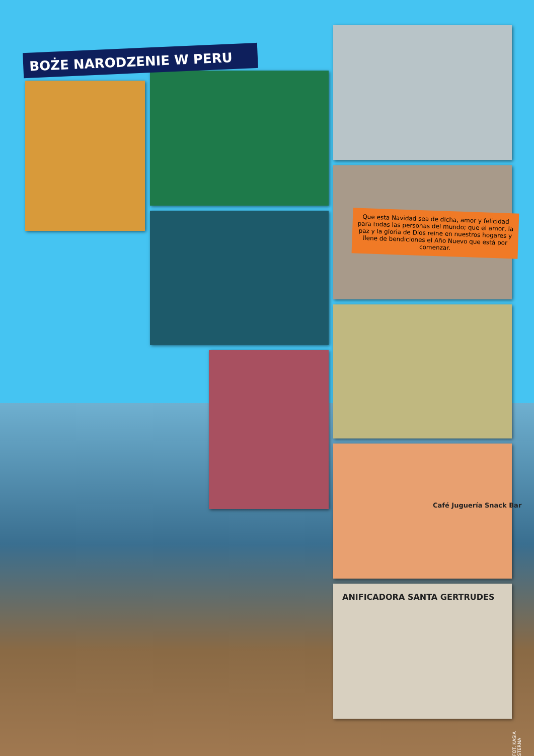BOŻE NARODZENIE W PERU
Que esta Navidad sea de dicha, amor y felicidad para todas las personas del mundo; que el amor, la paz y la gloria de Dios reine en nuestros hogares y llene de bendiciones el Año Nuevo que está por comenzar.
Café Juguería Snack Bar
ANIFICADORA SANTA GERTRUDES
FOT. KASIA STERNA